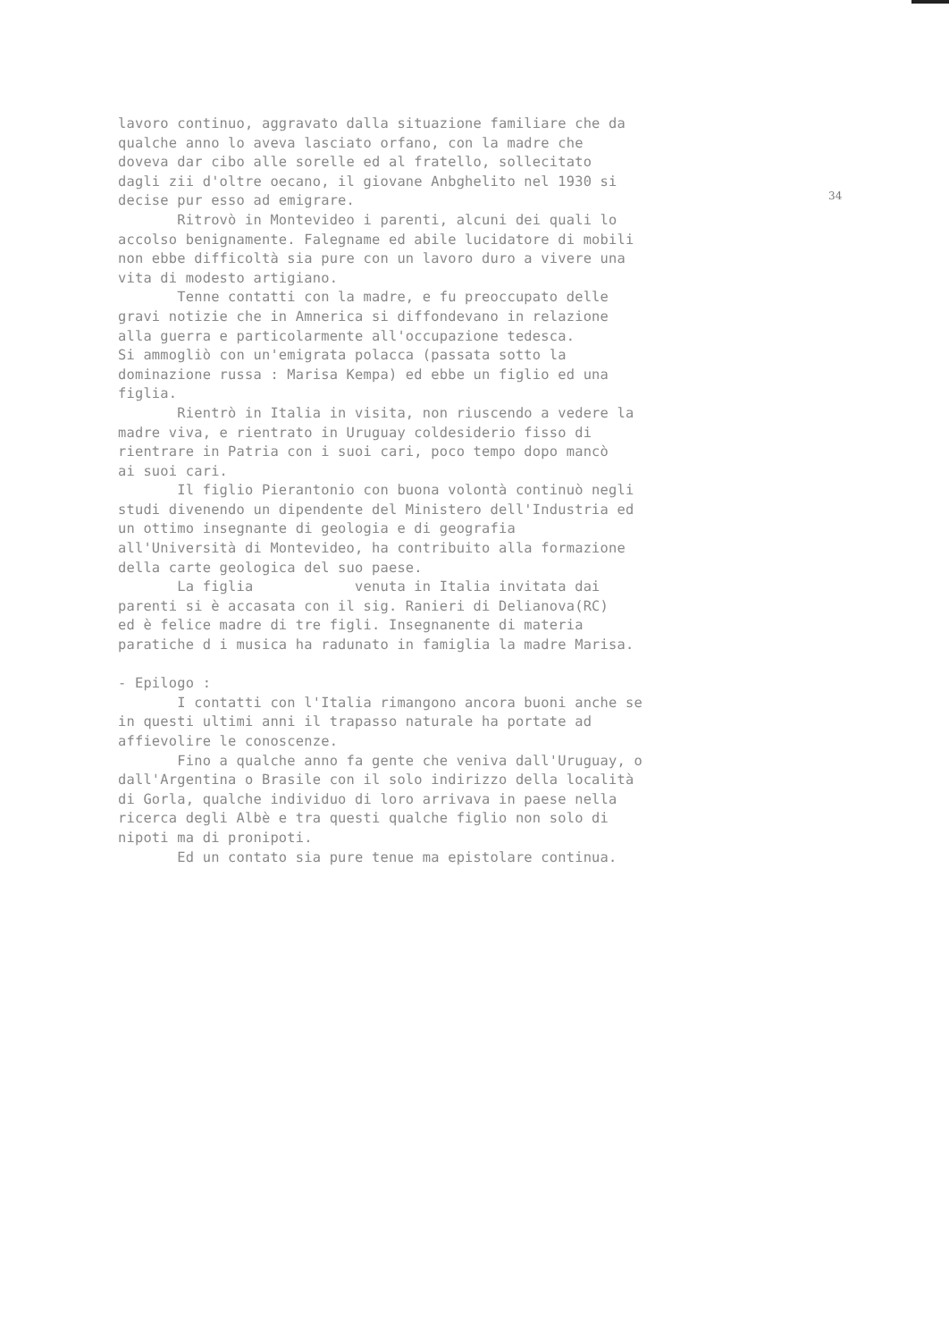34
lavoro continuo, aggravato dalla situazione familiare che da qualche anno lo aveva lasciato orfano, con la madre che doveva dar cibo alle sorelle ed al fratello, sollecitato dagli zii d'oltre oecano, il giovane Anbghelito nel 1930 si decise pur esso ad emigrare. Ritrovò in Montevideo i parenti, alcuni dei quali lo accolso benignamente. Falegname ed abile lucidatore di mobili non ebbe difficoltà sia pure con un lavoro duro a vivere una vita di modesto artigiano. Tenne contatti con la madre, e fu preoccupato delle gravi notizie che in Amnerica si diffondevano in relazione alla guerra e particolarmente all'occupazione tedesca. Si ammogliò con un'emigrata polacca (passata sotto la dominazione russa : Marisa Kempa) ed ebbe un figlio ed una figlia. Rientrò in Italia in visita, non riuscendo a vedere la madre viva, e rientrato in Uruguay coldesiderio fisso di rientrare in Patria con i suoi cari, poco tempo dopo mancò ai suoi cari. Il figlio Pierantonio con buona volontà continuò negli studi divenendo un dipendente del Ministero dell'Industria ed un ottimo insegnante di geologia e di geografia all'Università di Montevideo, ha contribuito alla formazione della carte geologica del suo paese. La figlia venuta in Italia invitata dai parenti si è accasata con il sig. Ranieri di Delianova(RC) ed è felice madre di tre figli. Insegnanente di materia paratiche d i musica ha radunato in famiglia la madre Marisa. - Epilogo : I contatti con l'Italia rimangono ancora buoni anche se in questi ultimi anni il trapasso naturale ha portate ad affievolire le conoscenze. Fino a qualche anno fa gente che veniva dall'Uruguay, o dall'Argentina o Brasile con il solo indirizzo della località di Gorla, qualche individuo di loro arrivava in paese nella ricerca degli Albè e tra questi qualche figlio non solo di nipoti ma di pronipoti. Ed un contato sia pure tenue ma epistolare continua.